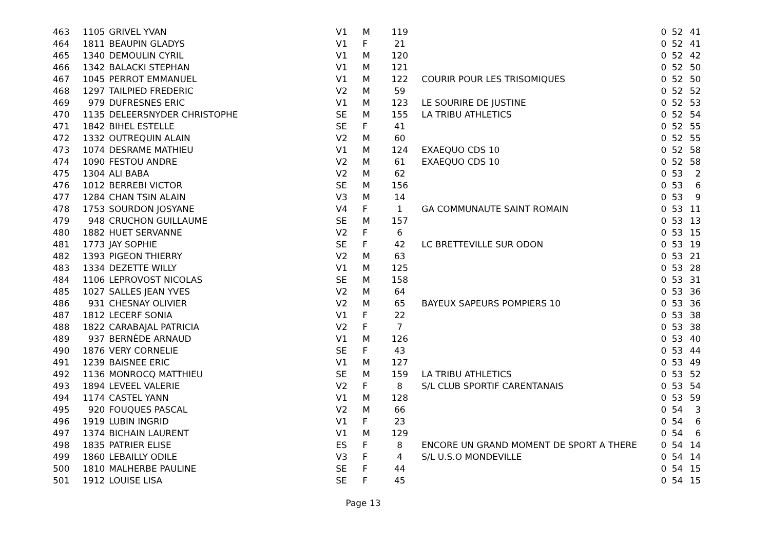| 463 | 1105 | GRIVEL YVAN | V1 | M | 119 | | | 0 | 52 | 41 |
| 464 | 1811 | BEAUPIN GLADYS | V1 | F | 21 | | | 0 | 52 | 41 |
| 465 | 1340 | DEMOULIN CYRIL | V1 | M | 120 | | | 0 | 52 | 42 |
| 466 | 1342 | BALACKI STEPHAN | V1 | M | 121 | | | 0 | 52 | 50 |
| 467 | 1045 | PERROT EMMANUEL | V1 | M | 122 | | COURIR POUR LES TRISOMIQUES | 0 | 52 | 50 |
| 468 | 1297 | TAILPIED FREDERIC | V2 | M | 59 | | | 0 | 52 | 52 |
| 469 | 979 | DUFRESNES ERIC | V1 | M | 123 | | LE SOURIRE DE JUSTINE | 0 | 52 | 53 |
| 470 | 1135 | DELEERSNYDER CHRISTOPHE | SE | M | 155 | | LA TRIBU ATHLETICS | 0 | 52 | 54 |
| 471 | 1842 | BIHEL ESTELLE | SE | F | 41 | | | 0 | 52 | 55 |
| 472 | 1332 | OUTREQUIN ALAIN | V2 | M | 60 | | | 0 | 52 | 55 |
| 473 | 1074 | DESRAME MATHIEU | V1 | M | 124 | | EXAEQUO CDS 10 | 0 | 52 | 58 |
| 474 | 1090 | FESTOU ANDRE | V2 | M | 61 | | EXAEQUO CDS 10 | 0 | 52 | 58 |
| 475 | 1304 | ALI BABA | V2 | M | 62 | | | 0 | 53 | 2 |
| 476 | 1012 | BERREBI VICTOR | SE | M | 156 | | | 0 | 53 | 6 |
| 477 | 1284 | CHAN TSIN ALAIN | V3 | M | 14 | | | 0 | 53 | 9 |
| 478 | 1753 | SOURDON JOSYANE | V4 | F | 1 | | GA COMMUNAUTE SAINT ROMAIN | 0 | 53 | 11 |
| 479 | 948 | CRUCHON GUILLAUME | SE | M | 157 | | | 0 | 53 | 13 |
| 480 | 1882 | HUET SERVANNE | V2 | F | 6 | | | 0 | 53 | 15 |
| 481 | 1773 | JAY SOPHIE | SE | F | 42 | | LC BRETTEVILLE SUR ODON | 0 | 53 | 19 |
| 482 | 1393 | PIGEON THIERRY | V2 | M | 63 | | | 0 | 53 | 21 |
| 483 | 1334 | DEZETTE WILLY | V1 | M | 125 | | | 0 | 53 | 28 |
| 484 | 1106 | LEPROVOST NICOLAS | SE | M | 158 | | | 0 | 53 | 31 |
| 485 | 1027 | SALLES JEAN YVES | V2 | M | 64 | | | 0 | 53 | 36 |
| 486 | 931 | CHESNAY OLIVIER | V2 | M | 65 | | BAYEUX SAPEURS POMPIERS 10 | 0 | 53 | 36 |
| 487 | 1812 | LECERF SONIA | V1 | F | 22 | | | 0 | 53 | 38 |
| 488 | 1822 | CARABAJAL PATRICIA | V2 | F | 7 | | | 0 | 53 | 38 |
| 489 | 937 | BERNÈDE ARNAUD | V1 | M | 126 | | | 0 | 53 | 40 |
| 490 | 1876 | VERY CORNELIE | SE | F | 43 | | | 0 | 53 | 44 |
| 491 | 1239 | BAISNEE ERIC | V1 | M | 127 | | | 0 | 53 | 49 |
| 492 | 1136 | MONROCQ MATTHIEU | SE | M | 159 | | LA TRIBU ATHLETICS | 0 | 53 | 52 |
| 493 | 1894 | LEVEEL VALERIE | V2 | F | 8 | | S/L CLUB SPORTIF CARENTANAIS | 0 | 53 | 54 |
| 494 | 1174 | CASTEL YANN | V1 | M | 128 | | | 0 | 53 | 59 |
| 495 | 920 | FOUQUES PASCAL | V2 | M | 66 | | | 0 | 54 | 3 |
| 496 | 1919 | LUBIN INGRID | V1 | F | 23 | | | 0 | 54 | 6 |
| 497 | 1374 | BICHAIN LAURENT | V1 | M | 129 | | | 0 | 54 | 6 |
| 498 | 1835 | PATRIER ELISE | ES | F | 8 | | ENCORE UN GRAND MOMENT DE SPORT A THERE | 0 | 54 | 14 |
| 499 | 1860 | LEBAILLY ODILE | V3 | F | 4 | | S/L U.S.O MONDEVILLE | 0 | 54 | 14 |
| 500 | 1810 | MALHERBE PAULINE | SE | F | 44 | | | 0 | 54 | 15 |
| 501 | 1912 | LOUISE LISA | SE | F | 45 | | | 0 | 54 | 15 |
Page 13